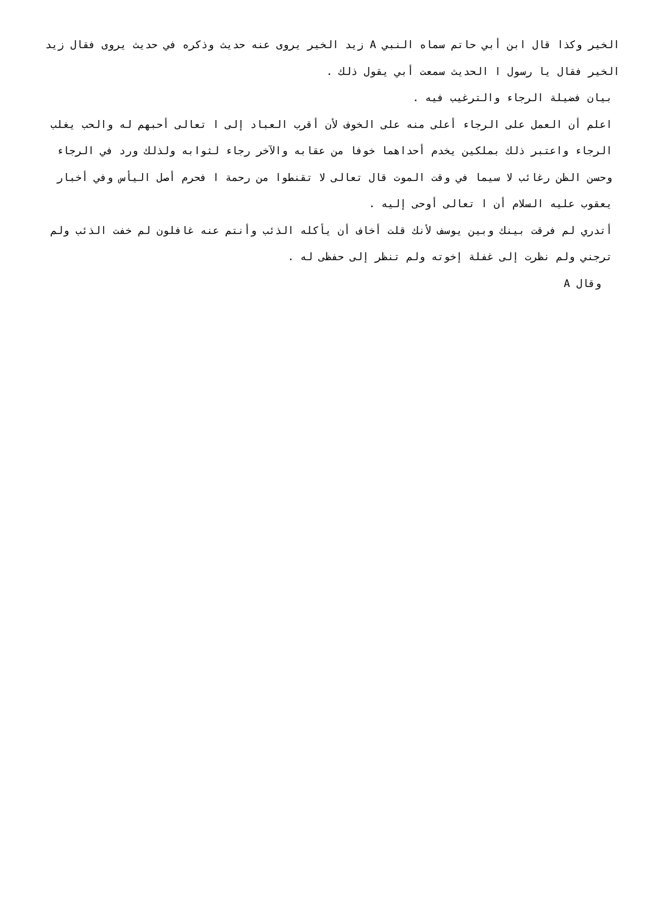الخير وكذا قال ابن أبي حاتم سماه النبي A زيد الخير يروى عنه حديث وذكره في حديث يروى فقال زيد الخير فقال يا رسول ا الحديث سمعت أبي يقول ذلك .
بيان فضيلة الرجاء والترغيب فيه .
اعلم أن العمل على الرجاء أعلى منه على الخوف لأن أقرب العباد إلى ا تعالى أحبهم له والحب يغلب الرجاء واعتبر ذلك بملكين يخدم أحداهما خوفا من عقابه والآخر رجاء لثوابه ولذلك ورد في الرجاء وحسن الظن رغائب لا سيما في وقت الموت قال تعالى لا تقنطوا من رحمة ا فحرم أصل اليأس وفي أخبار يعقوب عليه السلام أن ا تعالى أوحى إليه .
أتدري لم فرقت بينك وبين يوسف لأنك قلت أخاف أن يأكله الذئب وأنتم عنه غافلون لم خفت الذئب ولم ترجني ولم نظرت إلى غفلة إخوته ولم تنظر إلى حفظى له .
وقال A